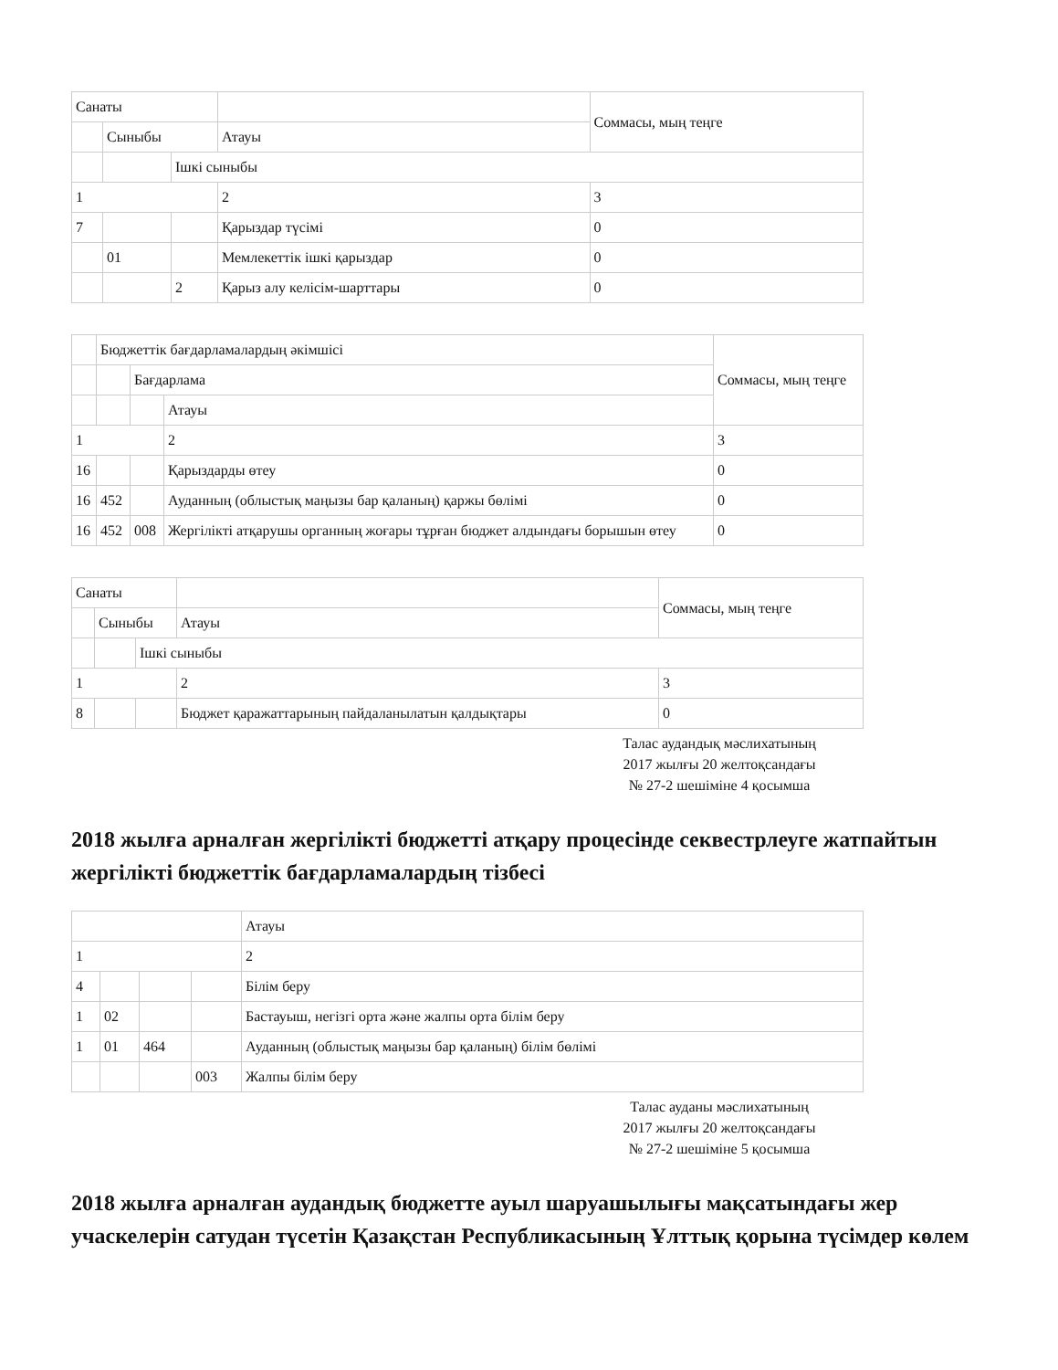| Санаты | | | | Соммасы, мың теңге |
| | Сыныбы | | Атауы | |
| | | Ішкі сыныбы | | |
| 1 | | | 2 | 3 |
| 7 | | | Қарыздар түсімі | 0 |
| | 01 | | Мемлекеттік ішкі қарыздар | 0 |
| | | 2 | Қарыз алу келісім-шарттары | 0 |
| | Бюджеттік бағдарламалардың әкімшісі | | | Соммасы, мың теңге |
| | | Бағдарлама | | |
| | | | Атауы | |
| 1 | | | 2 | 3 |
| 16 | | | Қарыздарды өтеу | 0 |
| 16 | 452 | | Ауданның (облыстық маңызы бар қаланың) қаржы бөлімі | 0 |
| 16 | 452 | 008 | Жергілікті атқарушы органның жоғары тұрған бюджет алдындағы борышын өтеу | 0 |
| Санаты | | | | Соммасы, мың теңге |
| | Сыныбы | | Атауы | |
| | | Ішкі сыныбы | | |
| 1 | | | 2 | 3 |
| 8 | | | Бюджет қаражаттарының пайдаланылатын қалдықтары | 0 |
Талас аудандық мәслихатының
2017 жылғы 20 желтоқсандағы
№ 27-2 шешіміне 4 қосымша
2018 жылға арналған жергілікті бюджетті атқару процесінде секвестрлеуге жатпайтын жергілікті бюджеттік бағдарламалардың тізбесі
| | | | | Атауы |
| 1 | | | | 2 |
| 4 | | | | Білім беру |
| 1 | 02 | | | Бастауыш, негізгі орта және жалпы орта білім беру |
| 1 | 01 | 464 | | Ауданның (облыстық маңызы бар қаланың) білім бөлімі |
| | | | 003 | Жалпы білім беру |
Талас ауданы мәслихатының
2017 жылғы 20 желтоқсандағы
№ 27-2 шешіміне 5 қосымша
2018 жылға арналған аудандық бюджетте ауыл шаруашылығы мақсатындағы жер учаскелерін сатудан түсетін Қазақстан Республикасының Ұлттық қорына түсімдер көлем